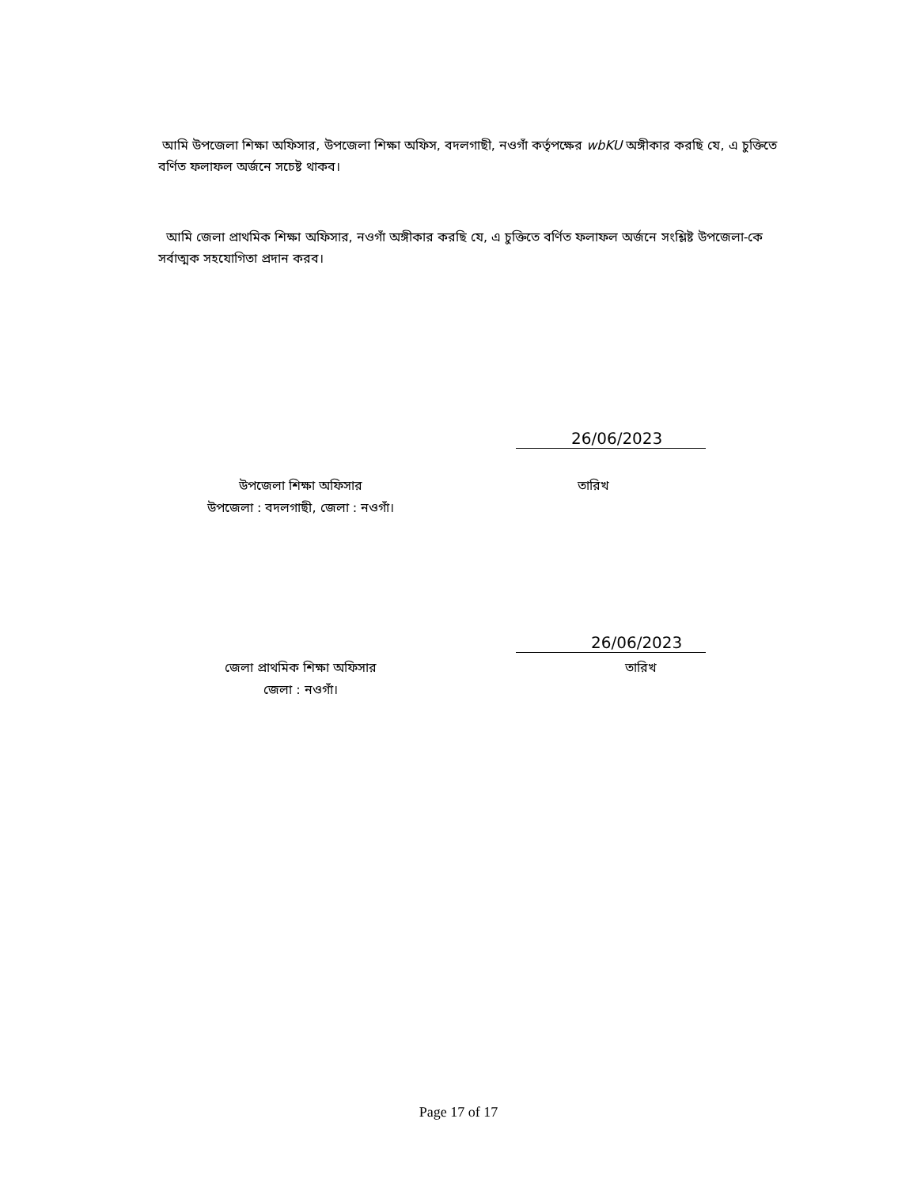আমি উপজেলা শিক্ষা অফিসার, উপজেলা শিক্ষা অফিস, বদলগাছী, নওগাঁ কর্তৃপক্ষের wbKU অঙ্গীকার করছি যে, এ চুক্তিতে বর্ণিত ফলাফল অর্জনে সচেষ্ট থাকব।
আমি জেলা প্রাথমিক শিক্ষা অফিসার, নওগাঁ অঙ্গীকার করছি যে, এ চুক্তিতে বর্ণিত ফলাফল অর্জনে সংশ্লিষ্ট উপজেলা-কে সর্বাত্মক সহযোগিতা প্রদান করব।
26/06/2023
উপজেলা শিক্ষা অফিসার
উপজেলা : বদলগাছী, জেলা : নওগাঁ।
তারিখ
26/06/2023
জেলা প্রাথমিক শিক্ষা অফিসার
জেলা : নওগাঁ।
তারিখ
Page 17 of 17